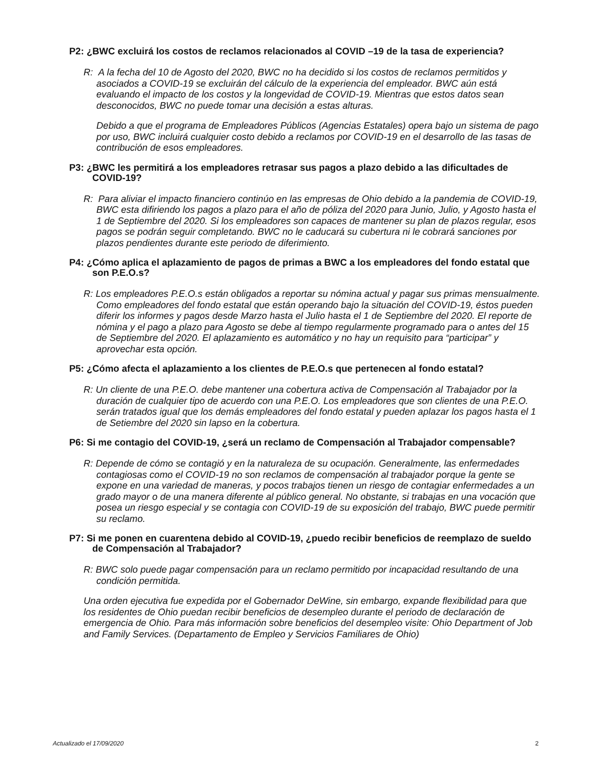P2: ¿BWC excluirá los costos de reclamos relacionados al COVID –19 de la tasa de experiencia?
R: A la fecha del 10 de Agosto del 2020, BWC no ha decidido si los costos de reclamos permitidos y asociados a COVID-19 se excluirán del cálculo de la experiencia del empleador. BWC aún está evaluando el impacto de los costos y la longevidad de COVID-19. Mientras que estos datos sean desconocidos, BWC no puede tomar una decisión a estas alturas.
Debido a que el programa de Empleadores Públicos (Agencias Estatales) opera bajo un sistema de pago por uso, BWC incluirá cualquier costo debido a reclamos por COVID-19 en el desarrollo de las tasas de contribución de esos empleadores.
P3: ¿BWC les permitirá a los empleadores retrasar sus pagos a plazo debido a las dificultades de COVID-19?
R: Para aliviar el impacto financiero continúo en las empresas de Ohio debido a la pandemia de COVID-19, BWC esta difiriendo los pagos a plazo para el año de póliza del 2020 para Junio, Julio, y Agosto hasta el 1 de Septiembre del 2020. Si los empleadores son capaces de mantener su plan de plazos regular, esos pagos se podrán seguir completando. BWC no le caducará su cubertura ni le cobrará sanciones por plazos pendientes durante este periodo de diferimiento.
P4: ¿Cómo aplica el aplazamiento de pagos de primas a BWC a los empleadores del fondo estatal que son P.E.O.s?
R: Los empleadores P.E.O.s están obligados a reportar su nómina actual y pagar sus primas mensualmente. Como empleadores del fondo estatal que están operando bajo la situación del COVID-19, éstos pueden diferir los informes y pagos desde Marzo hasta el Julio hasta el 1 de Septiembre del 2020. El reporte de nómina y el pago a plazo para Agosto se debe al tiempo regularmente programado para o antes del 15 de Septiembre del 2020. El aplazamiento es automático y no hay un requisito para “participar” y aprovechar esta opción.
P5: ¿Cómo afecta el aplazamiento a los clientes de P.E.O.s que pertenecen al fondo estatal?
R: Un cliente de una P.E.O. debe mantener una cobertura activa de Compensación al Trabajador por la duración de cualquier tipo de acuerdo con una P.E.O. Los empleadores que son clientes de una P.E.O. serán tratados igual que los demás empleadores del fondo estatal y pueden aplazar los pagos hasta el 1 de Setiembre del 2020 sin lapso en la cobertura.
P6: Si me contagio del COVID-19, ¿será un reclamo de Compensación al Trabajador compensable?
R: Depende de cómo se contagió y en la naturaleza de su ocupación. Generalmente, las enfermedades contagiosas como el COVID-19 no son reclamos de compensación al trabajador porque la gente se expone en una variedad de maneras, y pocos trabajos tienen un riesgo de contagiar enfermedades a un grado mayor o de una manera diferente al público general. No obstante, si trabajas en una vocación que posea un riesgo especial y se contagia con COVID-19 de su exposición del trabajo, BWC puede permitir su reclamo.
P7: Si me ponen en cuarentena debido al COVID-19, ¿puedo recibir beneficios de reemplazo de sueldo de Compensación al Trabajador?
R: BWC solo puede pagar compensación para un reclamo permitido por incapacidad resultando de una condición permitida.
Una orden ejecutiva fue expedida por el Gobernador DeWine, sin embargo, expande flexibilidad para que los residentes de Ohio puedan recibir beneficios de desempleo durante el periodo de declaración de emergencia de Ohio. Para más información sobre beneficios del desempleo visite: Ohio Department of Job and Family Services. (Departamento de Empleo y Servicios Familiares de Ohio)
Actualizado el 17/09/2020 2